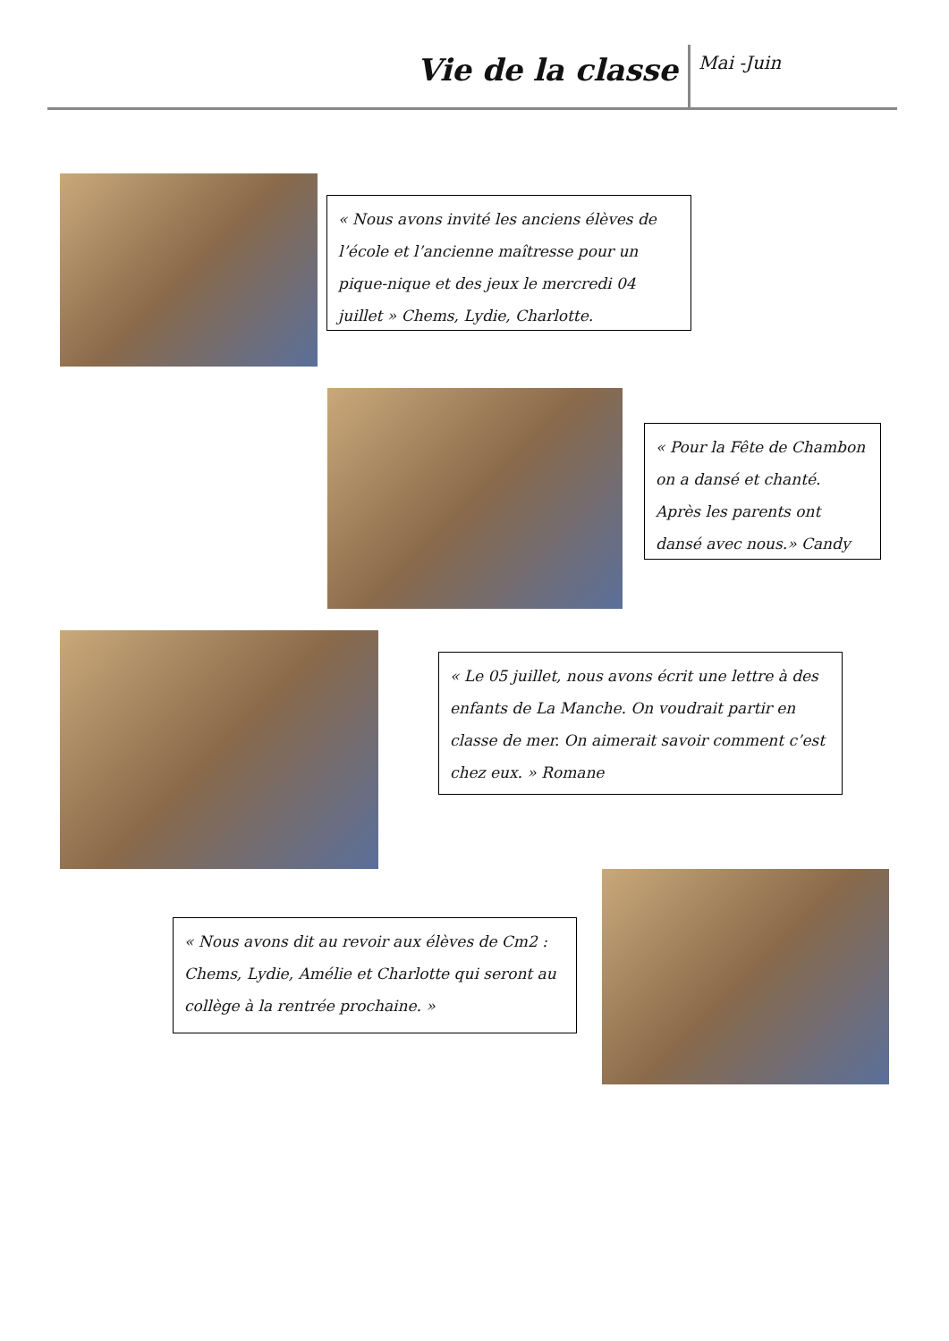Vie de la classe Mai -Juin
« Nous avons invité les anciens élèves de l’école et l’ancienne maîtresse pour un pique-nique et des jeux le mercredi 04 juillet » Chems, Lydie, Charlotte.
« Pour la Fête de Chambon on a dansé et chanté. Après les parents ont dansé avec nous.» Candy
« Le 05 juillet, nous avons écrit une lettre à des enfants de La Manche. On voudrait partir en classe de mer. On aimerait savoir comment c’est chez eux. » Romane
« Nous avons dit au revoir aux élèves de Cm2 : Chems, Lydie, Amélie et Charlotte qui seront au collège à la rentrée prochaine. »